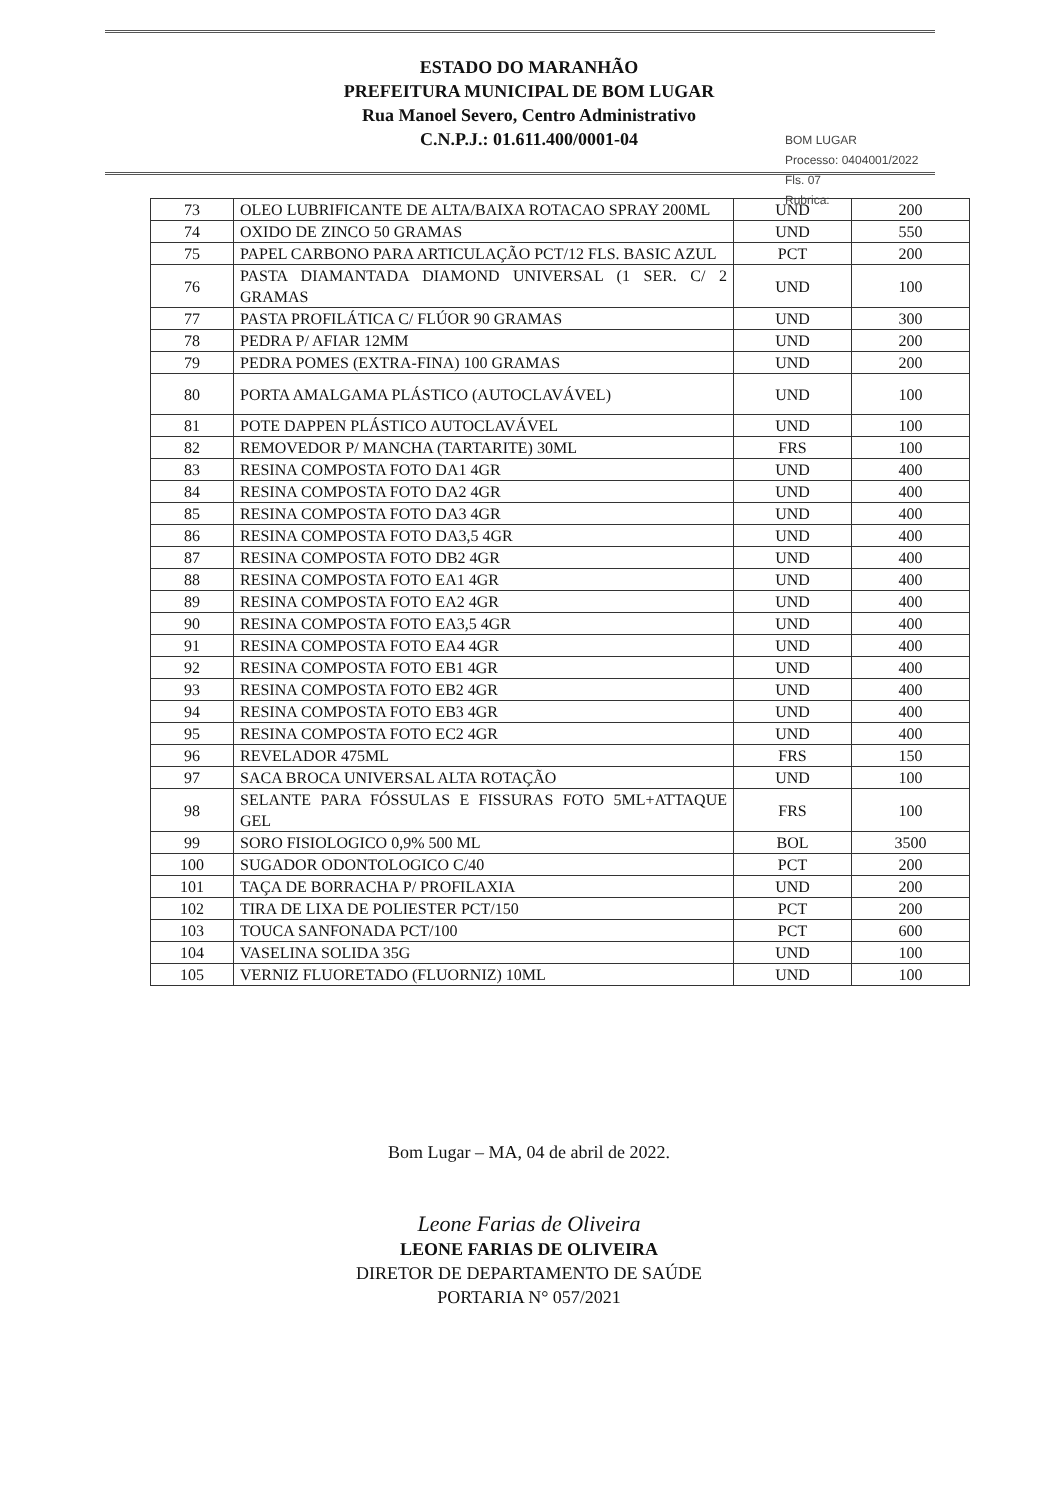ESTADO DO MARANHÃO
PREFEITURA MUNICIPAL DE BOM LUGAR
Rua Manoel Severo, Centro Administrativo
C.N.P.J.: 01.611.400/0001-04
BOM LUGAR
Processo: 0404001/2022
Fls. 07
Rubrica:
| 73 | OLEO LUBRIFICANTE DE ALTA/BAIXA ROTACAO SPRAY 200ML | UND | 200 |
| 74 | OXIDO DE ZINCO 50 GRAMAS | UND | 550 |
| 75 | PAPEL CARBONO PARA ARTICULAÇÃO PCT/12 FLS. BASIC AZUL | PCT | 200 |
| 76 | PASTA DIAMANTADA DIAMOND UNIVERSAL (1 SER. C/ 2 GRAMAS | UND | 100 |
| 77 | PASTA PROFILÁTICA C/ FLÚOR 90 GRAMAS | UND | 300 |
| 78 | PEDRA P/ AFIAR 12MM | UND | 200 |
| 79 | PEDRA POMES (EXTRA-FINA) 100 GRAMAS | UND | 200 |
| 80 | PORTA AMALGAMA PLÁSTICO (AUTOCLAVÁVEL) | UND | 100 |
| 81 | POTE DAPPEN PLÁSTICO AUTOCLAVÁVEL | UND | 100 |
| 82 | REMOVEDOR P/ MANCHA (TARTARITE) 30ML | FRS | 100 |
| 83 | RESINA COMPOSTA FOTO DA1 4GR | UND | 400 |
| 84 | RESINA COMPOSTA FOTO DA2 4GR | UND | 400 |
| 85 | RESINA COMPOSTA FOTO DA3 4GR | UND | 400 |
| 86 | RESINA COMPOSTA FOTO DA3,5 4GR | UND | 400 |
| 87 | RESINA COMPOSTA FOTO DB2 4GR | UND | 400 |
| 88 | RESINA COMPOSTA FOTO EA1 4GR | UND | 400 |
| 89 | RESINA COMPOSTA FOTO EA2 4GR | UND | 400 |
| 90 | RESINA COMPOSTA FOTO EA3,5 4GR | UND | 400 |
| 91 | RESINA COMPOSTA FOTO EA4 4GR | UND | 400 |
| 92 | RESINA COMPOSTA FOTO EB1 4GR | UND | 400 |
| 93 | RESINA COMPOSTA FOTO EB2 4GR | UND | 400 |
| 94 | RESINA COMPOSTA FOTO EB3 4GR | UND | 400 |
| 95 | RESINA COMPOSTA FOTO EC2 4GR | UND | 400 |
| 96 | REVELADOR 475ML | FRS | 150 |
| 97 | SACA BROCA UNIVERSAL ALTA ROTAÇÃO | UND | 100 |
| 98 | SELANTE PARA FÓSSULAS E FISSURAS FOTO 5ML+ATTAQUE GEL | FRS | 100 |
| 99 | SORO FISIOLOGICO 0,9% 500 ML | BOL | 3500 |
| 100 | SUGADOR ODONTOLOGICO C/40 | PCT | 200 |
| 101 | TAÇA DE BORRACHA P/ PROFILAXIA | UND | 200 |
| 102 | TIRA DE LIXA DE POLIESTER PCT/150 | PCT | 200 |
| 103 | TOUCA SANFONADA PCT/100 | PCT | 600 |
| 104 | VASELINA SOLIDA 35G | UND | 100 |
| 105 | VERNIZ FLUORETADO (FLUORNIZ) 10ML | UND | 100 |
Bom Lugar – MA, 04 de abril de 2022.
Leone Farias de Oliveira
LEONE FARIAS DE OLIVEIRA
DIRETOR DE DEPARTAMENTO DE SAÚDE
PORTARIA N° 057/2021